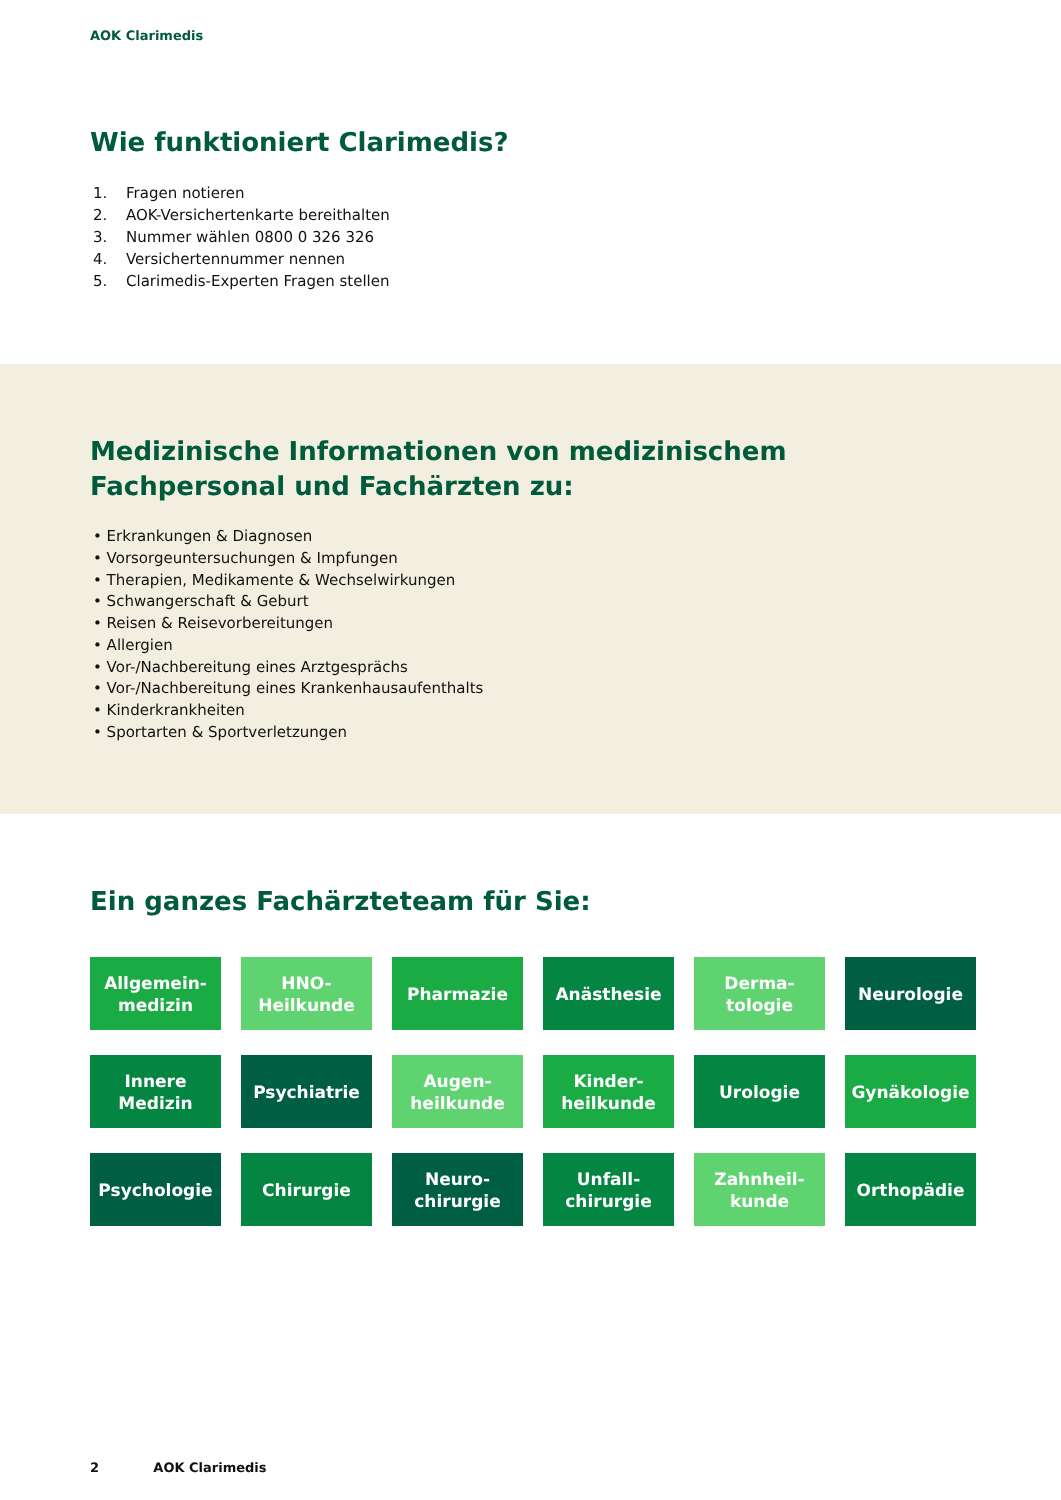AOK Clarimedis
Wie funktioniert Clarimedis?
1. Fragen notieren
2. AOK-Versichertenkarte bereithalten
3. Nummer wählen 0800 0 326 326
4. Versichertennummer nennen
5. Clarimedis-Experten Fragen stellen
Medizinische Informationen von medizinischem Fachpersonal und Fachärzten zu:
• Erkrankungen & Diagnosen
• Vorsorgeuntersuchungen & Impfungen
• Therapien, Medikamente & Wechselwirkungen
• Schwangerschaft & Geburt
• Reisen & Reisevorbereitungen
• Allergien
• Vor-/Nachbereitung eines Arztgesprächs
• Vor-/Nachbereitung eines Krankenhausaufenthalts
• Kinderkrankheiten
• Sportarten & Sportverletzungen
Ein ganzes Fachärzteteam für Sie:
Allgemein-
medizin
HNO-
Heilkunde
Pharmazie
Anästhesie
Derma-
tologie
Neurologie
Innere
Medizin
Psychiatrie
Augen-
heilkunde
Kinder-
heilkunde
Urologie
Gynäkologie
Psychologie
Chirurgie
Neuro-
chirurgie
Unfall-
chirurgie
Zahnheil-
kunde
Orthopädie
2 AOK Clarimedis